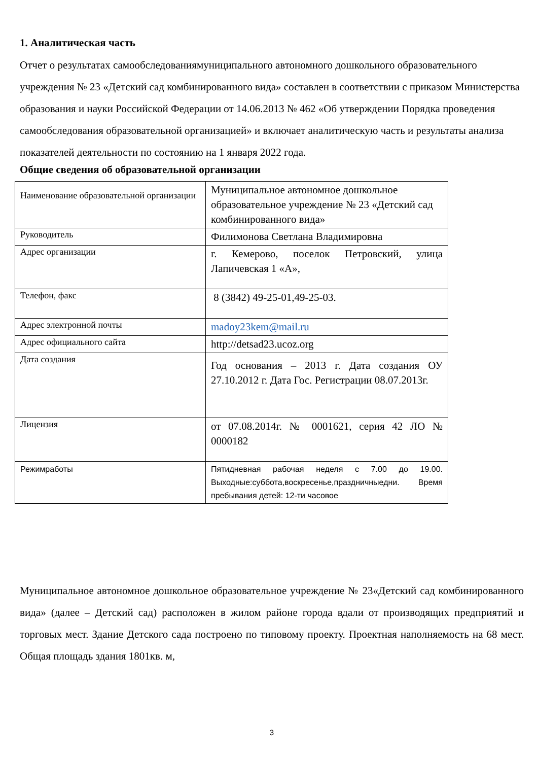1. Аналитическая часть
Отчет о результатах самообследованиямуниципального автономного дошкольного образовательного учреждения № 23 «Детский сад комбинированного вида» составлен в соответствии с приказом Министерства образования и науки Российской Федерации от 14.06.2013 № 462 «Об утверждении Порядка проведения самообследования образовательной организацией» и включает аналитическую часть и результаты анализа показателей деятельности по состоянию на 1 января 2022 года.
Общие сведения об образовательной организации
| Наименование образовательной организации | Муниципальное автономное дошкольное образовательное учреждение № 23 «Детский сад комбинированного вида» |
| Руководитель | Филимонова Светлана Владимировна |
| Адрес организации | г. Кемерово, поселок Петровский, улица Лапичевская 1 «А», |
| Телефон, факс | 8 (3842) 49-25-01,49-25-03. |
| Адрес электронной почты | madoy23kem@mail.ru |
| Адрес официального сайта | http://detsad23.ucoz.org |
| Дата создания | Год основания – 2013 г. Дата создания ОУ 27.10.2012 г. Дата Гос. Регистрации 08.07.2013г. |
| Лицензия | от 07.08.2014г. № 0001621, серия 42 ЛО № 0000182 |
| Режимработы | Пятидневная рабочая неделя с 7.00 до 19.00. Выходные:суббота,воскресенье,праздничныедни. Время пребывания детей: 12-ти часовое |
Муниципальное автономное дошкольное образовательное учреждение № 23«Детский сад комбинированного вида» (далее – Детский сад) расположен в жилом районе города вдали от производящих предприятий и торговых мест. Здание Детского сада построено по типовому проекту. Проектная наполняемость на 68 мест. Общая площадь здания 1801кв. м,
3